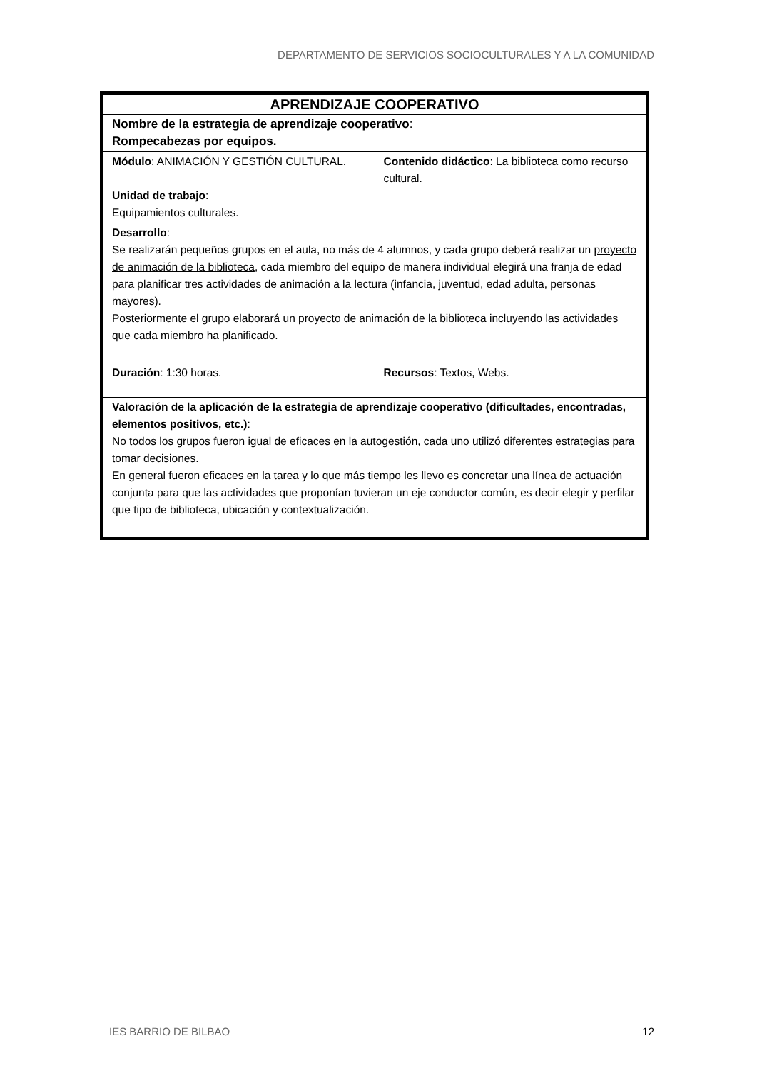DEPARTAMENTO DE SERVICIOS SOCIOCULTURALES Y A LA COMUNIDAD
| APRENDIZAJE COOPERATIVO | |
| Nombre de la estrategia de aprendizaje cooperativo : Rompecabezas por equipos. | |
| Módulo : ANIMACIÓN Y GESTIÓN CULTURAL. Unidad de trabajo : Equipamientos culturales. | Contenido didáctico : La biblioteca como recurso cultural. |
| Desarrollo : Se realizarán pequeños grupos en el aula, no más de 4 alumnos, y cada grupo deberá realizar un proyecto de animación de la biblioteca , cada miembro del equipo de manera individual elegirá una franja de edad para planificar tres actividades de animación a la lectura (infancia, juventud, edad adulta, personas mayores). Posteriormente el grupo elaborará un proyecto de animación de la biblioteca incluyendo las actividades que cada miembro ha planificado. | |
| Duración : 1:30 horas. | Recursos : Textos, Webs. |
| Valoración de la aplicación de la estrategia de aprendizaje cooperativo (dificultades, encontradas, elementos positivos, etc.) : No todos los grupos fueron igual de eficaces en la autogestión, cada uno utilizó diferentes estrategias para tomar decisiones. En general fueron eficaces en la tarea y lo que más tiempo les llevo es concretar una línea de actuación conjunta para que las actividades que proponían tuvieran un eje conductor común, es decir elegir y perfilar que tipo de biblioteca, ubicación y contextualización. | |
IES BARRIO DE BILBAO 12